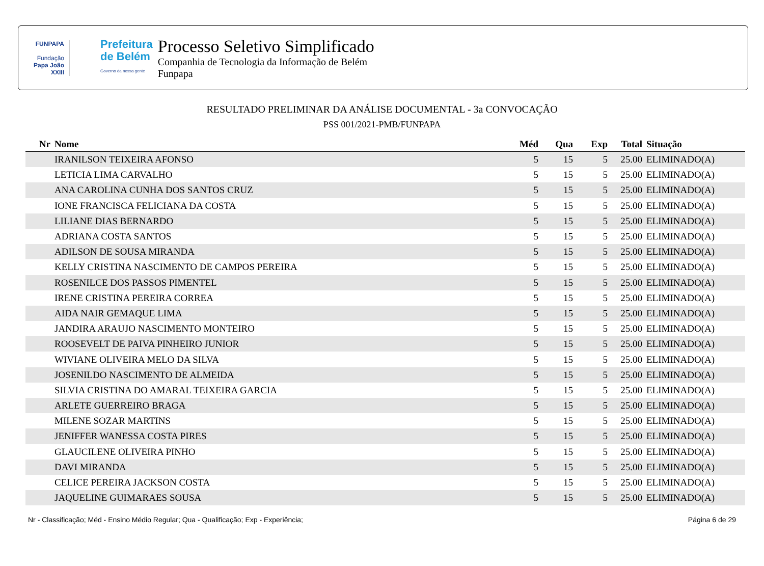FUNPAPA
Fundação
Papa João XXIII
Prefeitura
de Belém
Governo da nossa gente
Processo Seletivo Simplificado
Companhia de Tecnologia da Informação de Belém
Funpapa
RESULTADO PRELIMINAR DA ANÁLISE DOCUMENTAL - 3a CONVOCAÇÃO
PSS 001/2021-PMB/FUNPAPA
| Nr | Nome | Méd | Qua | Exp | Total | Situação |
| --- | --- | --- | --- | --- | --- | --- |
| | IRANILSON TEIXEIRA AFONSO | 5 | 15 | 5 | 25.00 | ELIMINADO(A) |
| | LETICIA LIMA CARVALHO | 5 | 15 | 5 | 25.00 | ELIMINADO(A) |
| | ANA CAROLINA CUNHA DOS SANTOS CRUZ | 5 | 15 | 5 | 25.00 | ELIMINADO(A) |
| | IONE FRANCISCA FELICIANA DA COSTA | 5 | 15 | 5 | 25.00 | ELIMINADO(A) |
| | LILIANE DIAS BERNARDO | 5 | 15 | 5 | 25.00 | ELIMINADO(A) |
| | ADRIANA COSTA SANTOS | 5 | 15 | 5 | 25.00 | ELIMINADO(A) |
| | ADILSON DE SOUSA MIRANDA | 5 | 15 | 5 | 25.00 | ELIMINADO(A) |
| | KELLY CRISTINA NASCIMENTO DE CAMPOS PEREIRA | 5 | 15 | 5 | 25.00 | ELIMINADO(A) |
| | ROSENILCE DOS PASSOS PIMENTEL | 5 | 15 | 5 | 25.00 | ELIMINADO(A) |
| | IRENE CRISTINA PEREIRA CORREA | 5 | 15 | 5 | 25.00 | ELIMINADO(A) |
| | AIDA NAIR GEMAQUE LIMA | 5 | 15 | 5 | 25.00 | ELIMINADO(A) |
| | JANDIRA ARAUJO NASCIMENTO MONTEIRO | 5 | 15 | 5 | 25.00 | ELIMINADO(A) |
| | ROOSEVELT DE PAIVA PINHEIRO JUNIOR | 5 | 15 | 5 | 25.00 | ELIMINADO(A) |
| | WIVIANE OLIVEIRA MELO DA SILVA | 5 | 15 | 5 | 25.00 | ELIMINADO(A) |
| | JOSENILDO NASCIMENTO DE ALMEIDA | 5 | 15 | 5 | 25.00 | ELIMINADO(A) |
| | SILVIA CRISTINA DO AMARAL TEIXEIRA GARCIA | 5 | 15 | 5 | 25.00 | ELIMINADO(A) |
| | ARLETE GUERREIRO BRAGA | 5 | 15 | 5 | 25.00 | ELIMINADO(A) |
| | MILENE SOZAR MARTINS | 5 | 15 | 5 | 25.00 | ELIMINADO(A) |
| | JENIFFER WANESSA COSTA PIRES | 5 | 15 | 5 | 25.00 | ELIMINADO(A) |
| | GLAUCILENE OLIVEIRA PINHO | 5 | 15 | 5 | 25.00 | ELIMINADO(A) |
| | DAVI MIRANDA | 5 | 15 | 5 | 25.00 | ELIMINADO(A) |
| | CELICE PEREIRA JACKSON COSTA | 5 | 15 | 5 | 25.00 | ELIMINADO(A) |
| | JAQUELINE GUIMARAES SOUSA | 5 | 15 | 5 | 25.00 | ELIMINADO(A) |
Nr - Classificação; Méd - Ensino Médio Regular; Qua - Qualificação; Exp - Experiência; Página 6 de 29